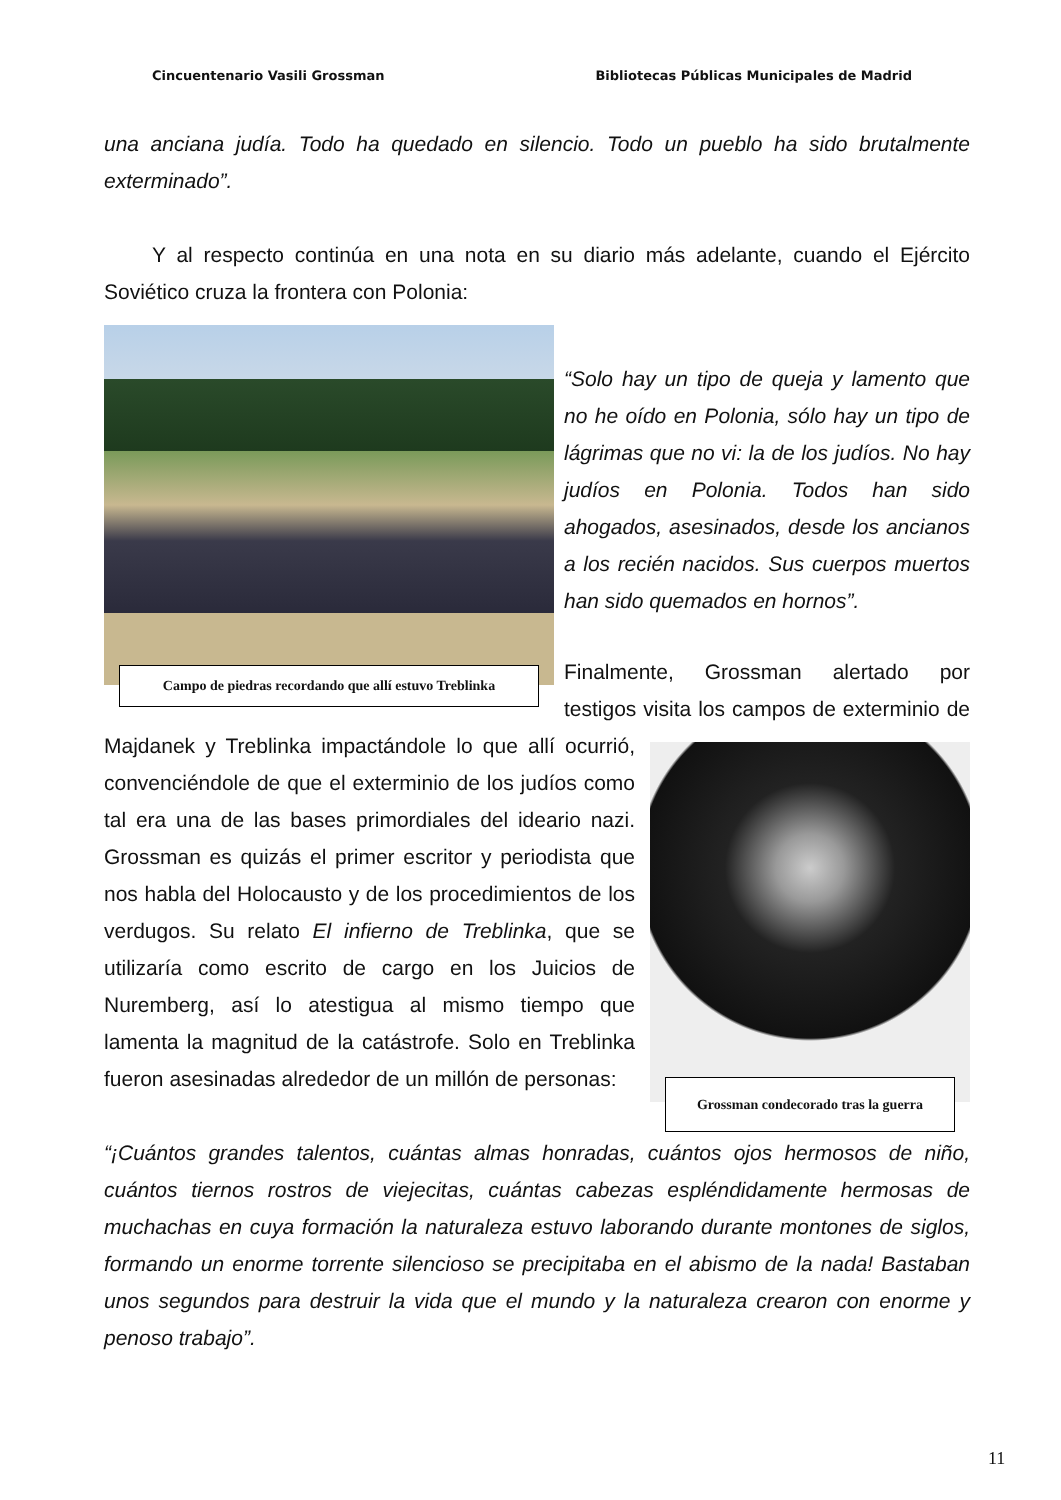Cincuentenario Vasili Grossman Bibliotecas Públicas Municipales de Madrid
una anciana judía. Todo ha quedado en silencio. Todo un pueblo ha sido brutalmente exterminado”.
Y al respecto continúa en una nota en su diario más adelante, cuando el Ejército Soviético cruza la frontera con Polonia:
Campo de piedras recordando que allí estuvo Treblinka
“Solo hay un tipo de queja y lamento que no he oído en Polonia, sólo hay un tipo de lágrimas que no vi: la de los judíos. No hay judíos en Polonia. Todos han sido ahogados, asesinados, desde los ancianos a los recién nacidos. Sus cuerpos muertos han sido quemados en hornos”.
Finalmente, Grossman alertado por testigos visita los campos de exterminio de Majdanek y Treblinka impactándole lo que allí ocurrió, Grossman condecorado tras la guerra convenciéndole de que el exterminio de los judíos como tal era una de las bases primordiales del ideario nazi. Grossman es quizás el primer escritor y periodista que nos habla del Holocausto y de los procedimientos de los verdugos. Su relato El infierno de Treblinka, que se utilizaría como escrito de cargo en los Juicios de Nuremberg, así lo atestigua al mismo tiempo que lamenta la magnitud de la catástrofe. Solo en Treblinka fueron asesinadas alrededor de un millón de personas:
“¡Cuántos grandes talentos, cuántas almas honradas, cuántos ojos hermosos de niño, cuántos tiernos rostros de viejecitas, cuántas cabezas espléndidamente hermosas de muchachas en cuya formación la naturaleza estuvo laborando durante montones de siglos, formando un enorme torrente silencioso se precipitaba en el abismo de la nada! Bastaban unos segundos para destruir la vida que el mundo y la naturaleza crearon con enorme y penoso trabajo”.
11